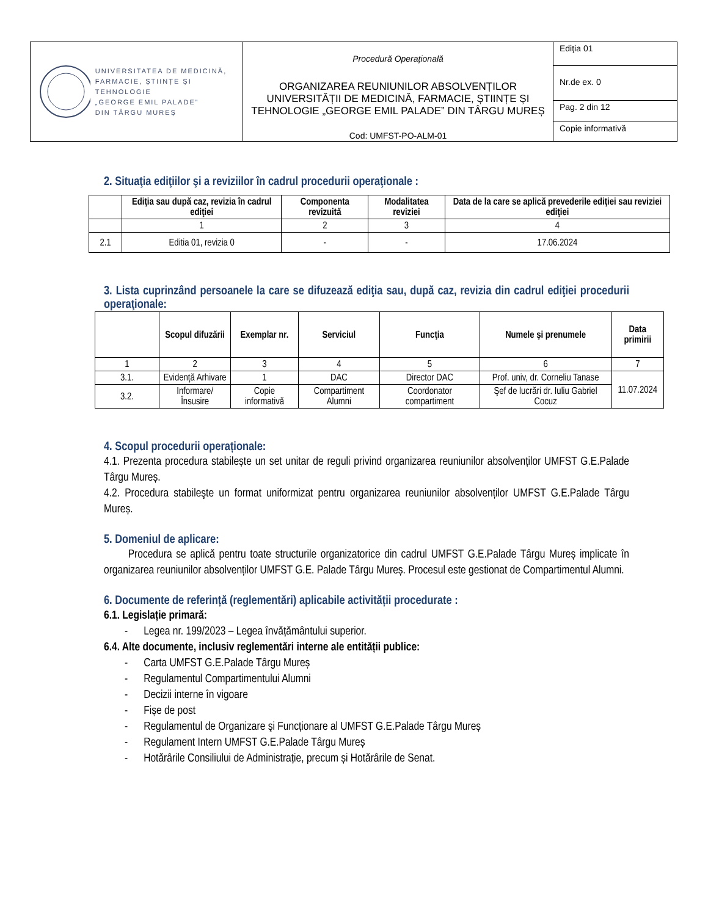| UNIVERSITATEA DE MEDICINĂ, FARMACIE, ȘTIINȚE ȘI TEHNOLOGIE „GEORGE EMIL PALADE” DIN TÂRGU MUREȘ | Procedură Operațională ORGANIZAREA REUNIUNILOR ABSOLVENȚILOR UNIVERSITĂȚII DE MEDICINĂ, FARMACIE, ȘTIINȚE ȘI TEHNOLOGIE „GEORGE EMIL PALADE” DIN TÂRGU MUREȘ Cod: UMFST-PO-ALM-01 | Ediţia 01 |
| | | Nr.de ex. 0 |
| | | Pag. 2 din 12 |
| | | Copie informativă |
2. Situaţia ediţiilor şi a reviziilor în cadrul procedurii operaţionale :
| | Ediţia sau după caz, revizia în cadrul ediţiei | Componenta revizuită | Modalitatea reviziei | Data de la care se aplică prevederile ediţiei sau reviziei ediţiei |
| --- | --- | --- | --- | --- |
| | 1 | 2 | 3 | 4 |
| 2.1 | Editia 01, revizia 0 | - | - | 17.06.2024 |
3. Lista cuprinzând persoanele la care se difuzează ediţia sau, după caz, revizia din cadrul ediţiei procedurii operaţionale:
| | Scopul difuzării | Exemplar nr. | Serviciul | Funcţia | Numele şi prenumele | Data primirii |
| --- | --- | --- | --- | --- | --- | --- |
| 1 | 2 | 3 | 4 | 5 | 6 | 7 |
| 3.1. | Evidenţă Arhivare | 1 | DAC | Director DAC | Prof. univ, dr. Corneliu Tanase | 11.07.2024 |
| 3.2. | Informare/ Însusire | Copie informativă | Compartiment Alumni | Coordonator compartiment | Şef de lucrări dr. Iuliu Gabriel Cocuz | |
4. Scopul procedurii operaționale:
4.1. Prezenta procedura stabilește un set unitar de reguli privind organizarea reuniunilor absolvenților UMFST G.E.Palade Târgu Mureș.
4.2. Procedura stabileşte un format uniformizat pentru organizarea reuniunilor absolvenților UMFST G.E.Palade Târgu Mureș.
5. Domeniul de aplicare:
Procedura se aplică pentru toate structurile organizatorice din cadrul UMFST G.E.Palade Târgu Mureș implicate în organizarea reuniunilor absolvenților UMFST G.E. Palade Târgu Mureș. Procesul este gestionat de Compartimentul Alumni.
6. Documente de referință (reglementări) aplicabile activității procedurate :
6.1. Legislație primară:
- Legea nr. 199/2023 – Legea învățământului superior.
6.4. Alte documente, inclusiv reglementări interne ale entității publice:
- Carta UMFST G.E.Palade Târgu Mureș
- Regulamentul Compartimentului Alumni
- Decizii interne în vigoare
- Fișe de post
- Regulamentul de Organizare şi Funcționare al UMFST G.E.Palade Târgu Mureș
- Regulament Intern UMFST G.E.Palade Târgu Mureș
- Hotărârile Consiliului de Administrație, precum și Hotărârile de Senat.